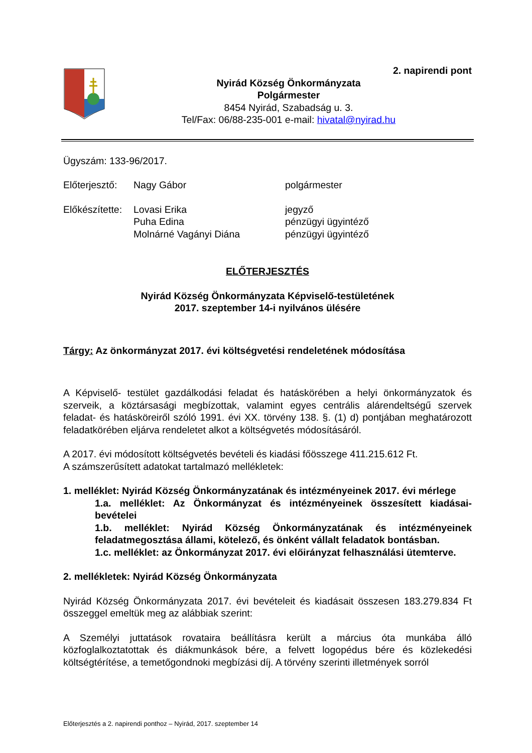2. napirendi pont
Nyirád Község Önkormányzata
Polgármester
8454 Nyirád, Szabadság u. 3.
Tel/Fax: 06/88-235-001 e-mail: hivatal@nyirad.hu
Ügyszám: 133-96/2017.
Előterjesztő: Nagy Gábor polgármester
Előkészítette: Lovasi Erika jegyző
Puha Edina pénzügyi ügyintéző
Molnárné Vagányi Diána pénzügyi ügyintéző
ELŐTERJESZTÉS
Nyirád Község Önkormányzata Képviselő-testületének
2017. szeptember 14-i nyilvános ülésére
Tárgy: Az önkormányzat 2017. évi költségvetési rendeletének módosítása
A Képviselő- testület gazdálkodási feladat és hatáskörében a helyi önkormányzatok és szerveik, a köztársasági megbízottak, valamint egyes centrális alárendeltségű szervek feladat- és hatásköreiről szóló 1991. évi XX. törvény 138. §. (1) d) pontjában meghatározott feladatkörében eljárva rendeletet alkot a költségvetés módosításáról.
A 2017. évi módosított költségvetés bevételi és kiadási főösszege 411.215.612 Ft.
A számszerűsített adatokat tartalmazó mellékletek:
1. melléklet: Nyirád Község Önkormányzatának és intézményeinek 2017. évi mérlege
1.a. melléklet: Az Önkormányzat és intézményeinek összesített kiadásai-bevételei
1.b. melléklet: Nyirád Község Önkormányzatának és intézményeinek feladatmegosztása állami, kötelező, és önként vállalt feladatok bontásban.
1.c. melléklet: az Önkormányzat 2017. évi előirányzat felhasználási ütemterve.
2. mellékletek: Nyirád Község Önkormányzata
Nyirád Község Önkormányzata 2017. évi bevételeit és kiadásait összesen 183.279.834 Ft összeggel emeltük meg az alábbiak szerint:
A Személyi juttatások rovataira beállításra került a március óta munkába álló közfoglalkoztatottak és diákmunkások bére, a felvett logopédus bére és közlekedési költségtérítése, a temetőgondnoki megbízási díj. A törvény szerinti illetmények sorról
Előterjesztés a 2. napirendi ponthoz – Nyirád, 2017. szeptember 14